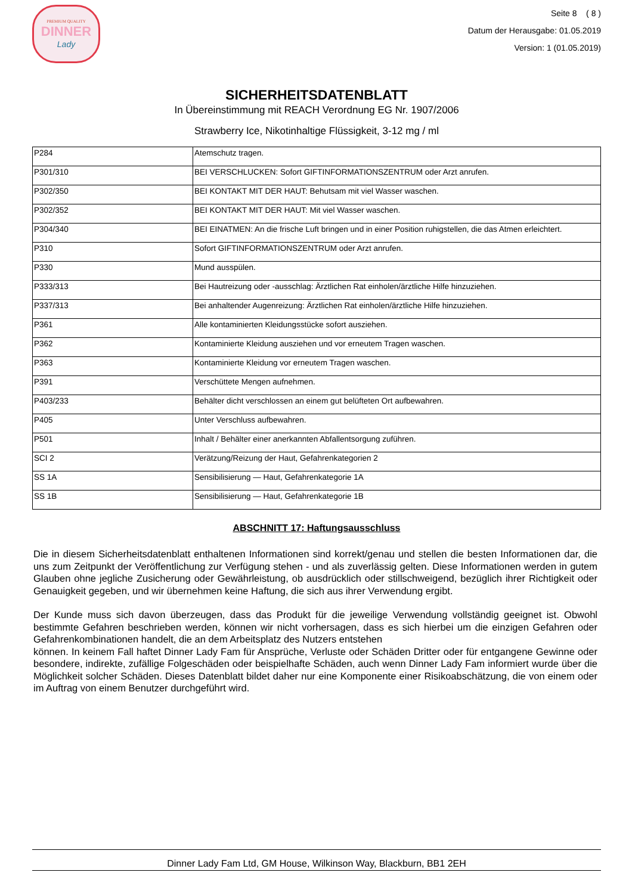PREMIUM QUALITY
DINNER
Lady
Seite 8 ( 8 )
Datum der Herausgabe: 01.05.2019
Version: 1 (01.05.2019)
SICHERHEITSDATENBLATT
In Übereinstimmung mit REACH Verordnung EG Nr. 1907/2006
Strawberry Ice, Nikotinhaltige Flüssigkeit, 3-12 mg / ml
| P284 | Atemschutz tragen. |
| P301/310 | BEI VERSCHLUCKEN: Sofort GIFTINFORMATIONSZENTRUM oder Arzt anrufen. |
| P302/350 | BEI KONTAKT MIT DER HAUT: Behutsam mit viel Wasser waschen. |
| P302/352 | BEI KONTAKT MIT DER HAUT: Mit viel Wasser waschen. |
| P304/340 | BEI EINATMEN: An die frische Luft bringen und in einer Position ruhigstellen, die das Atmen erleichtert. |
| P310 | Sofort GIFTINFORMATIONSZENTRUM oder Arzt anrufen. |
| P330 | Mund ausspülen. |
| P333/313 | Bei Hautreizung oder -ausschlag: Ärztlichen Rat einholen/ärztliche Hilfe hinzuziehen. |
| P337/313 | Bei anhaltender Augenreizung: Ärztlichen Rat einholen/ärztliche Hilfe hinzuziehen. |
| P361 | Alle kontaminierten Kleidungsstücke sofort ausziehen. |
| P362 | Kontaminierte Kleidung ausziehen und vor erneutem Tragen waschen. |
| P363 | Kontaminierte Kleidung vor erneutem Tragen waschen. |
| P391 | Verschüttete Mengen aufnehmen. |
| P403/233 | Behälter dicht verschlossen an einem gut belüfteten Ort aufbewahren. |
| P405 | Unter Verschluss aufbewahren. |
| P501 | Inhalt / Behälter einer anerkannten Abfallentsorgung zuführen. |
| SCI 2 | Verätzung/Reizung der Haut, Gefahrenkategorien 2 |
| SS 1A | Sensibilisierung — Haut, Gefahrenkategorie 1A |
| SS 1B | Sensibilisierung — Haut, Gefahrenkategorie 1B |
ABSCHNITT 17: Haftungsausschluss
Die in diesem Sicherheitsdatenblatt enthaltenen Informationen sind korrekt/genau und stellen die besten Informationen dar, die uns zum Zeitpunkt der Veröffentlichung zur Verfügung stehen - und als zuverlässig gelten. Diese Informationen werden in gutem Glauben ohne jegliche Zusicherung oder Gewährleistung, ob ausdrücklich oder stillschweigend, bezüglich ihrer Richtigkeit oder Genauigkeit gegeben, und wir übernehmen keine Haftung, die sich aus ihrer Verwendung ergibt.
Der Kunde muss sich davon überzeugen, dass das Produkt für die jeweilige Verwendung vollständig geeignet ist. Obwohl bestimmte Gefahren beschrieben werden, können wir nicht vorhersagen, dass es sich hierbei um die einzigen Gefahren oder Gefahrenkombinationen handelt, die an dem Arbeitsplatz des Nutzers entstehen
können. In keinem Fall haftet Dinner Lady Fam für Ansprüche, Verluste oder Schäden Dritter oder für entgangene Gewinne oder besondere, indirekte, zufällige Folgeschäden oder beispielhafte Schäden, auch wenn Dinner Lady Fam informiert wurde über die Möglichkeit solcher Schäden. Dieses Datenblatt bildet daher nur eine Komponente einer Risikoabschätzung, die von einem oder im Auftrag von einem Benutzer durchgeführt wird.
Dinner Lady Fam Ltd, GM House, Wilkinson Way, Blackburn, BB1 2EH